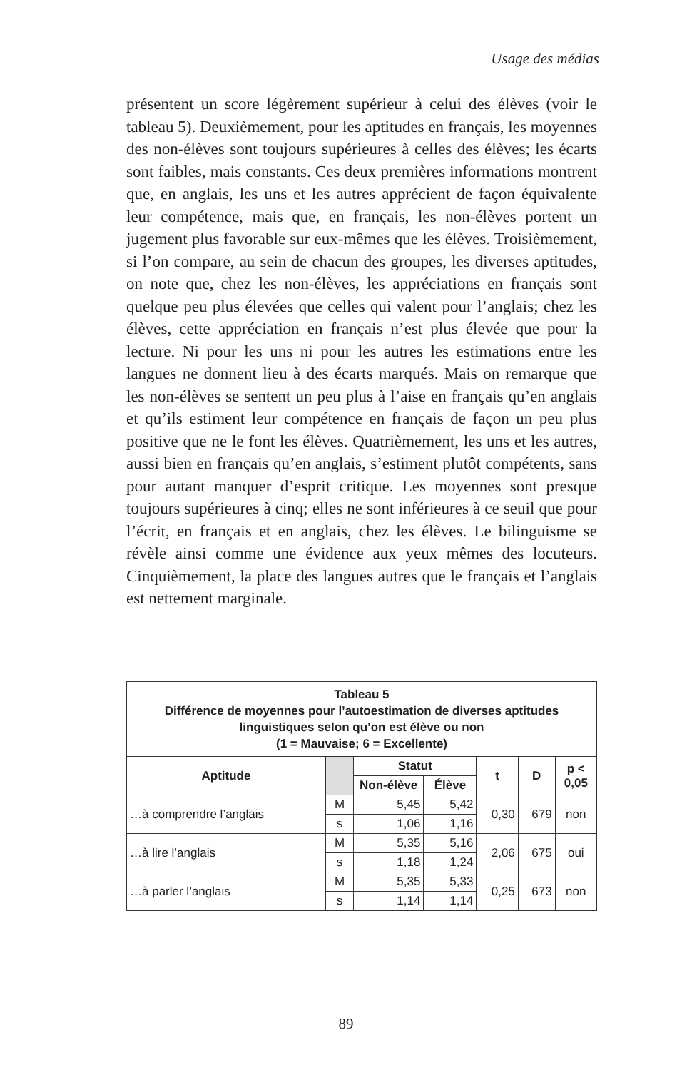Usage des médias
présentent un score légèrement supérieur à celui des élèves (voir le tableau 5). Deuxièmement, pour les aptitudes en français, les moyennes des non-élèves sont toujours supérieures à celles des élèves; les écarts sont faibles, mais constants. Ces deux premières informations montrent que, en anglais, les uns et les autres apprécient de façon équivalente leur compétence, mais que, en français, les non-élèves portent un jugement plus favorable sur eux-mêmes que les élèves. Troisièmement, si l’on compare, au sein de chacun des groupes, les diverses aptitudes, on note que, chez les non-élèves, les appréciations en français sont quelque peu plus élevées que celles qui valent pour l’anglais; chez les élèves, cette appréciation en français n’est plus élevée que pour la lecture. Ni pour les uns ni pour les autres les estimations entre les langues ne donnent lieu à des écarts marqués. Mais on remarque que les non-élèves se sentent un peu plus à l’aise en français qu’en anglais et qu’ils estiment leur compétence en français de façon un peu plus positive que ne le font les élèves. Quatrièmement, les uns et les autres, aussi bien en français qu’en anglais, s’estiment plutôt compétents, sans pour autant manquer d’esprit critique. Les moyennes sont presque toujours supérieures à cinq; elles ne sont inférieures à ce seuil que pour l’écrit, en français et en anglais, chez les élèves. Le bilinguisme se révèle ainsi comme une évidence aux yeux mêmes des locuteurs. Cinquièmement, la place des langues autres que le français et l’anglais est nettement marginale.
| Tableau 5 Différence de moyennes pour l’autoestimation de diverses aptitudes linguistiques selon qu’on est élève ou non (1 = Mauvaise; 6 = Excellente) | | | | | | |
| Aptitude | | Statut | | t | D | p < 0,05 |
| | | Non-élève | Élève | | | |
| …à comprendre l’anglais | M | 5,45 | 5,42 | 0,30 | 679 | non |
| | s | 1,06 | 1,16 | | | |
| …à lire l’anglais | M | 5,35 | 5,16 | 2,06 | 675 | oui |
| | s | 1,18 | 1,24 | | | |
| …à parler l’anglais | M | 5,35 | 5,33 | 0,25 | 673 | non |
| | s | 1,14 | 1,14 | | | |
89